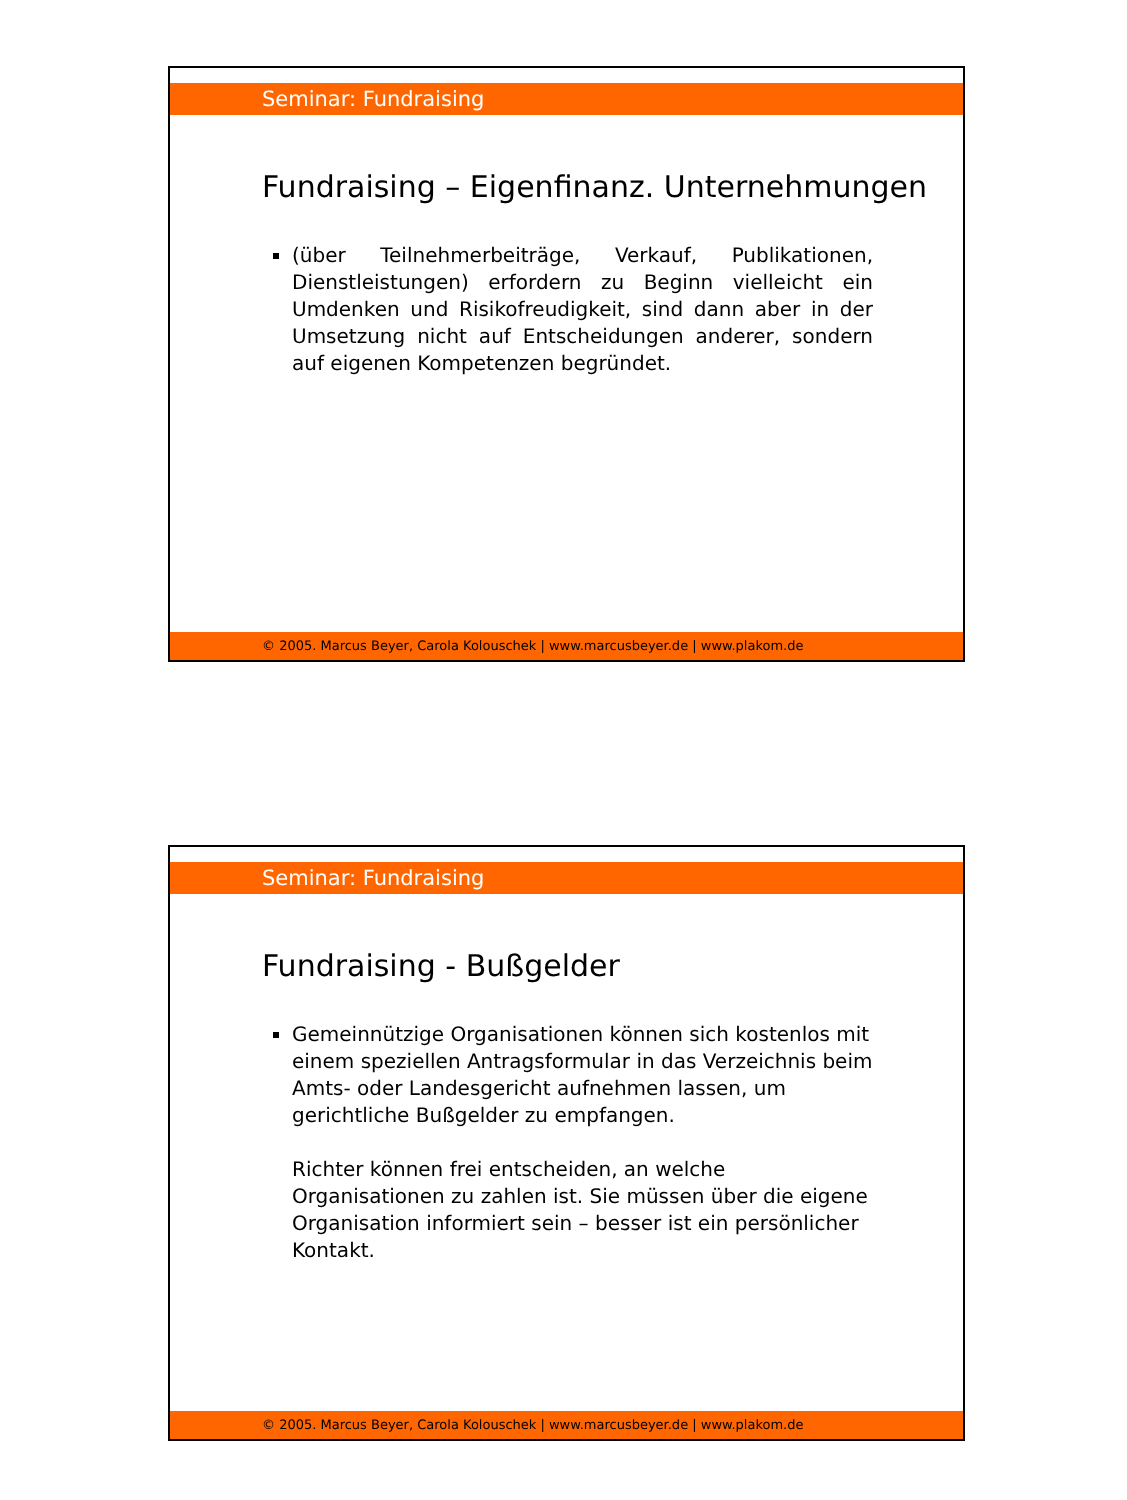Seminar: Fundraising
Fundraising – Eigenfinanz. Unternehmungen
(über Teilnehmerbeiträge, Verkauf, Publikationen, Dienstleistungen) erfordern zu Beginn vielleicht ein Umdenken und Risikofreudigkeit, sind dann aber in der Umsetzung nicht auf Entscheidungen anderer, sondern auf eigenen Kompetenzen begründet.
© 2005. Marcus Beyer, Carola Kolouschek | www.marcusbeyer.de | www.plakom.de
Seminar: Fundraising
Fundraising - Bußgelder
Gemeinnützige Organisationen können sich kostenlos mit einem speziellen Antragsformular in das Verzeichnis beim Amts- oder Landesgericht aufnehmen lassen, um gerichtliche Bußgelder zu empfangen.
Richter können frei entscheiden, an welche Organisationen zu zahlen ist. Sie müssen über die eigene Organisation informiert sein – besser ist ein persönlicher Kontakt.
© 2005. Marcus Beyer, Carola Kolouschek | www.marcusbeyer.de | www.plakom.de